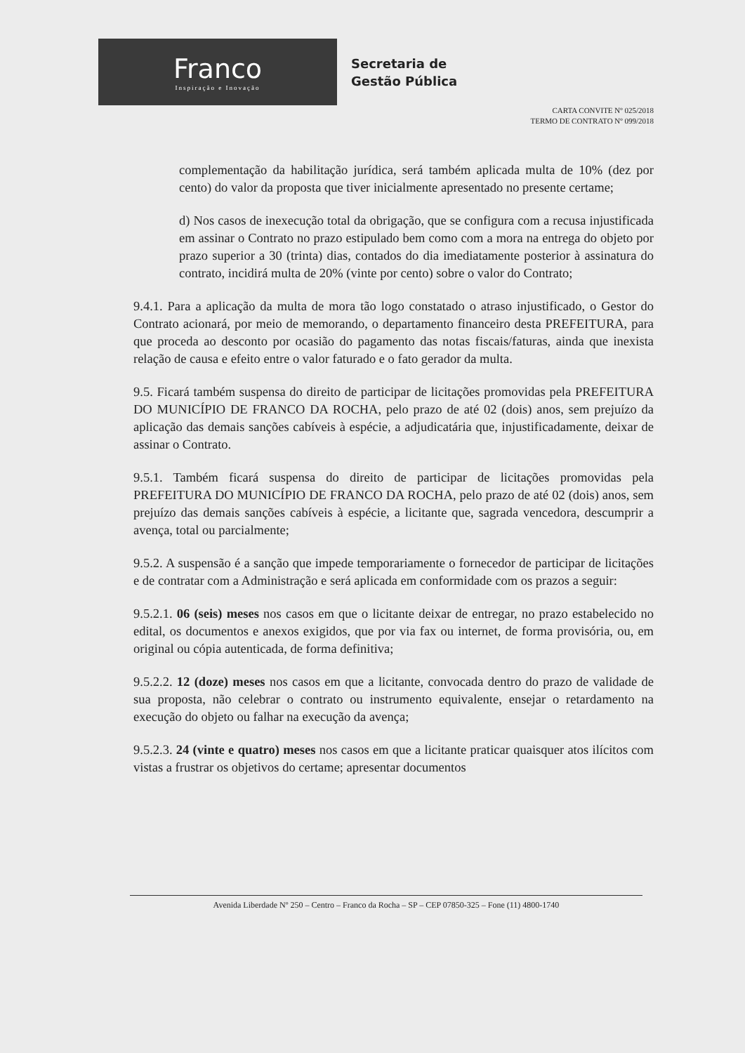Franco
Inspiração e Inovação
Secretaria de
Gestão Pública
CARTA CONVITE Nº 025/2018
TERMO DE CONTRATO Nº 099/2018
complementação da habilitação jurídica, será também aplicada multa de 10% (dez por cento) do valor da proposta que tiver inicialmente apresentado no presente certame;
d) Nos casos de inexecução total da obrigação, que se configura com a recusa injustificada em assinar o Contrato no prazo estipulado bem como com a mora na entrega do objeto por prazo superior a 30 (trinta) dias, contados do dia imediatamente posterior à assinatura do contrato, incidirá multa de 20% (vinte por cento) sobre o valor do Contrato;
9.4.1. Para a aplicação da multa de mora tão logo constatado o atraso injustificado, o Gestor do Contrato acionará, por meio de memorando, o departamento financeiro desta PREFEITURA, para que proceda ao desconto por ocasião do pagamento das notas fiscais/faturas, ainda que inexista relação de causa e efeito entre o valor faturado e o fato gerador da multa.
9.5. Ficará também suspensa do direito de participar de licitações promovidas pela PREFEITURA DO MUNICÍPIO DE FRANCO DA ROCHA, pelo prazo de até 02 (dois) anos, sem prejuízo da aplicação das demais sanções cabíveis à espécie, a adjudicatária que, injustificadamente, deixar de assinar o Contrato.
9.5.1. Também ficará suspensa do direito de participar de licitações promovidas pela PREFEITURA DO MUNICÍPIO DE FRANCO DA ROCHA, pelo prazo de até 02 (dois) anos, sem prejuízo das demais sanções cabíveis à espécie, a licitante que, sagrada vencedora, descumprir a avença, total ou parcialmente;
9.5.2. A suspensão é a sanção que impede temporariamente o fornecedor de participar de licitações e de contratar com a Administração e será aplicada em conformidade com os prazos a seguir:
9.5.2.1. 06 (seis) meses nos casos em que o licitante deixar de entregar, no prazo estabelecido no edital, os documentos e anexos exigidos, que por via fax ou internet, de forma provisória, ou, em original ou cópia autenticada, de forma definitiva;
9.5.2.2. 12 (doze) meses nos casos em que a licitante, convocada dentro do prazo de validade de sua proposta, não celebrar o contrato ou instrumento equivalente, ensejar o retardamento na execução do objeto ou falhar na execução da avença;
9.5.2.3. 24 (vinte e quatro) meses nos casos em que a licitante praticar quaisquer atos ilícitos com vistas a frustrar os objetivos do certame; apresentar documentos
Avenida Liberdade Nº 250 – Centro – Franco da Rocha – SP – CEP 07850-325 – Fone (11) 4800-1740